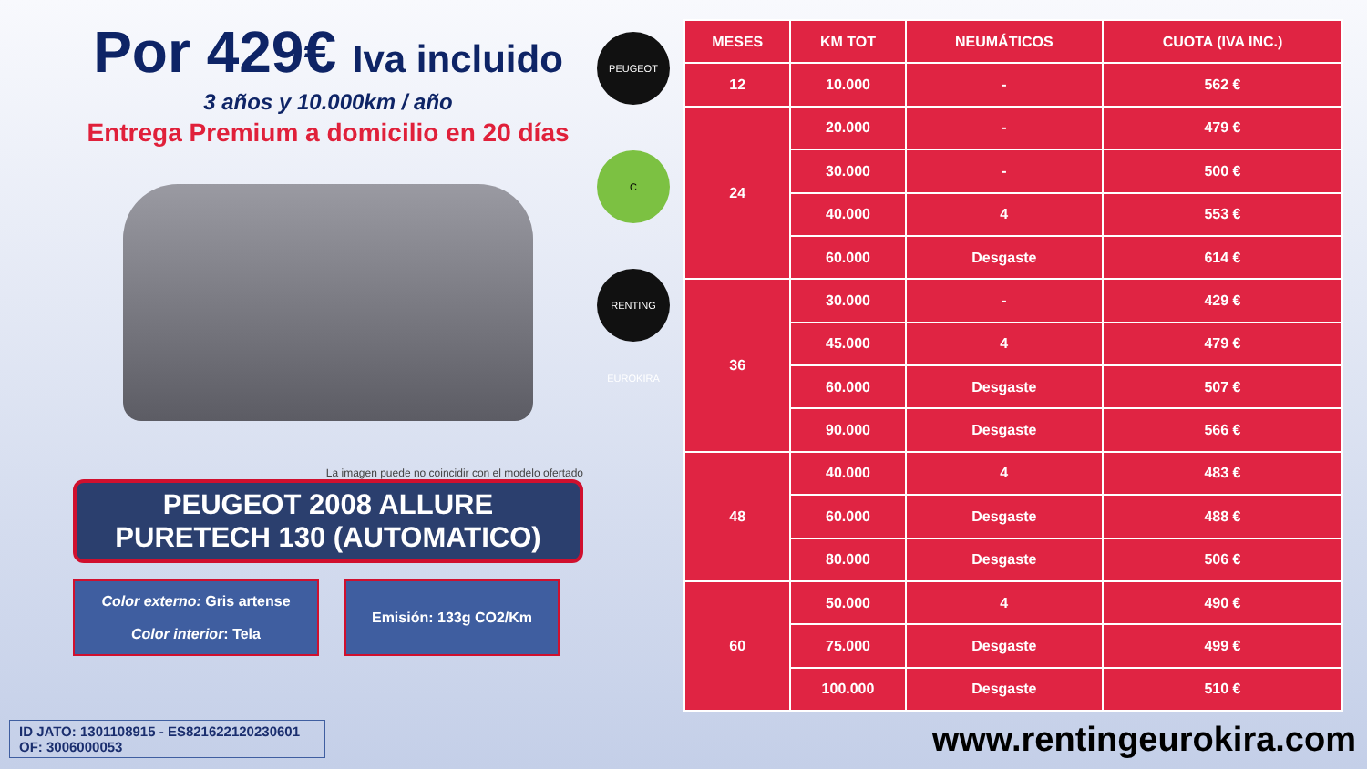Por 429€ Iva incluido
3 años y 10.000km / año
Entrega Premium a domicilio en 20 días
La imagen puede no coincidir con el modelo ofertado
PEUGEOT 2008 ALLURE
PURETECH 130 (AUTOMATICO)
Color externo: Gris artense
Color interior: Tela
Emisión: 133g CO2/Km
PEUGEOT
C
RENTING EUROKIRA
| MESES | KM TOT | NEUMÁTICOS | CUOTA (IVA INC.) |
| --- | --- | --- | --- |
| 12 | 10.000 | - | 562 € |
| 24 | 20.000 | - | 479 € |
| | 30.000 | - | 500 € |
| | 40.000 | 4 | 553 € |
| | 60.000 | Desgaste | 614 € |
| 36 | 30.000 | - | 429 € |
| | 45.000 | 4 | 479 € |
| | 60.000 | Desgaste | 507 € |
| | 90.000 | Desgaste | 566 € |
| 48 | 40.000 | 4 | 483 € |
| | 60.000 | Desgaste | 488 € |
| | 80.000 | Desgaste | 506 € |
| 60 | 50.000 | 4 | 490 € |
| | 75.000 | Desgaste | 499 € |
| | 100.000 | Desgaste | 510 € |
ID JATO: 1301108915 - ES821622120230601
OF: 3006000053
www.rentingeurokira.com